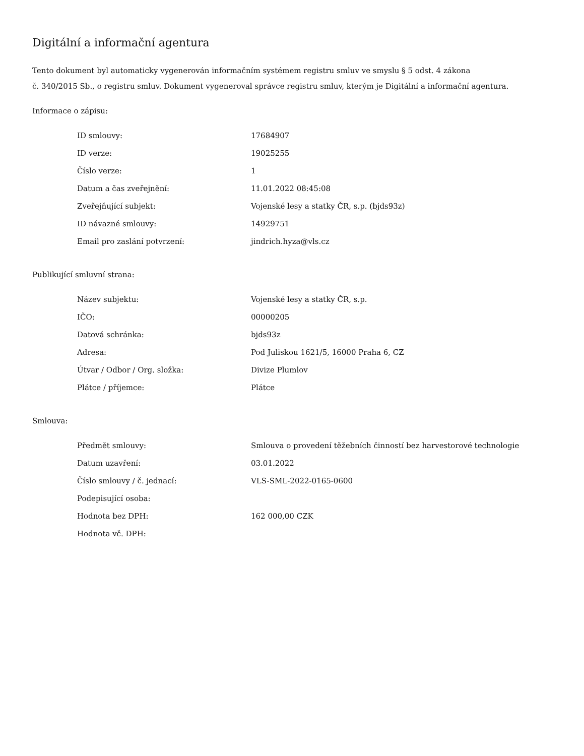Digitální a informační agentura
Tento dokument byl automaticky vygenerován informačním systémem registru smluv ve smyslu § 5 odst. 4 zákona
č. 340/2015 Sb., o registru smluv. Dokument vygeneroval správce registru smluv, kterým je Digitální a informační agentura.
Informace o zápisu:
| ID smlouvy: | 17684907 |
| ID verze: | 19025255 |
| Číslo verze: | 1 |
| Datum a čas zveřejnění: | 11.01.2022 08:45:08 |
| Zveřejňující subjekt: | Vojenské lesy a statky ČR, s.p. (bjds93z) |
| ID návazné smlouvy: | 14929751 |
| Email pro zaslání potvrzení: | jindrich.hyza@vls.cz |
Publikující smluvní strana:
| Název subjektu: | Vojenské lesy a statky ČR, s.p. |
| IČO: | 00000205 |
| Datová schránka: | bjds93z |
| Adresa: | Pod Juliskou 1621/5, 16000 Praha 6, CZ |
| Útvar / Odbor / Org. složka: | Divize Plumlov |
| Plátce / příjemce: | Plátce |
Smlouva:
| Předmět smlouvy: | Smlouva o provedení těžebních činností bez harvestorové technologie |
| Datum uzavření: | 03.01.2022 |
| Číslo smlouvy / č. jednací: | VLS-SML-2022-0165-0600 |
| Podepisující osoba: | |
| Hodnota bez DPH: | 162 000,00 CZK |
| Hodnota vč. DPH: | |